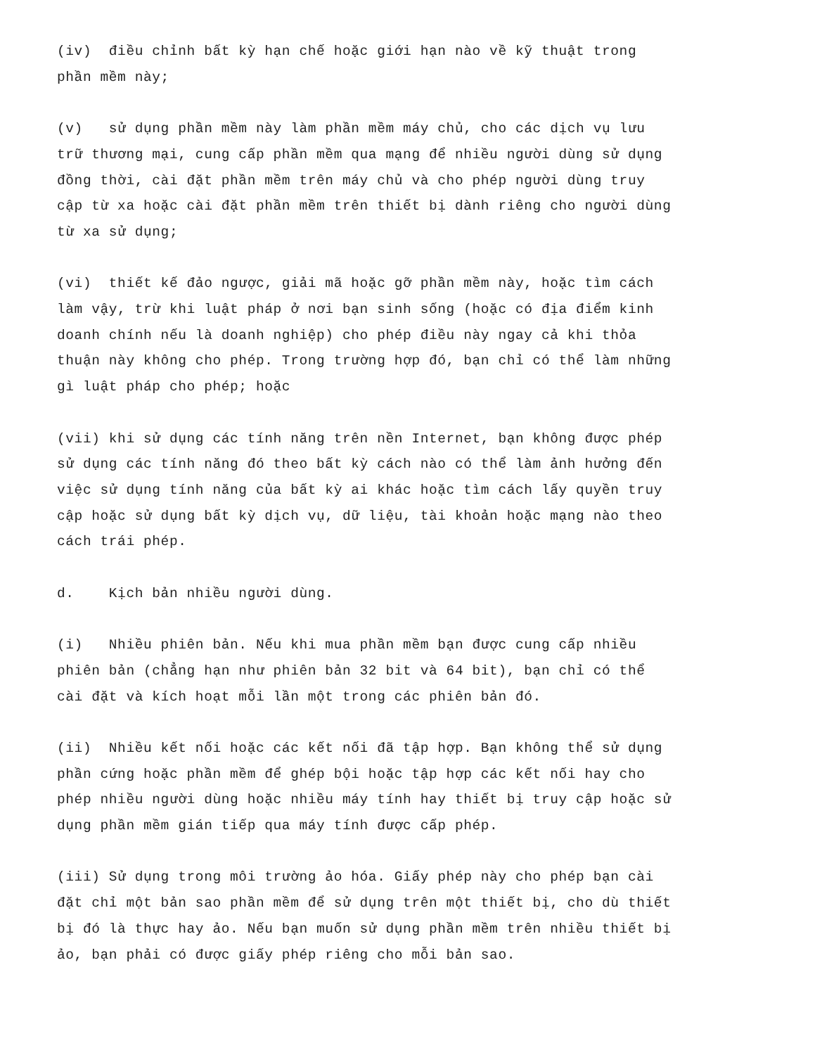(iv) điều chỉnh bất kỳ hạn chế hoặc giới hạn nào về kỹ thuật trong phần mềm này;
(v) sử dụng phần mềm này làm phần mềm máy chủ, cho các dịch vụ lưu trữ thương mại, cung cấp phần mềm qua mạng để nhiều người dùng sử dụng đồng thời, cài đặt phần mềm trên máy chủ và cho phép người dùng truy cập từ xa hoặc cài đặt phần mềm trên thiết bị dành riêng cho người dùng từ xa sử dụng;
(vi) thiết kế đảo ngược, giải mã hoặc gỡ phần mềm này, hoặc tìm cách làm vậy, trừ khi luật pháp ở nơi bạn sinh sống (hoặc có địa điểm kinh doanh chính nếu là doanh nghiệp) cho phép điều này ngay cả khi thỏa thuận này không cho phép. Trong trường hợp đó, bạn chỉ có thể làm những gì luật pháp cho phép; hoặc
(vii) khi sử dụng các tính năng trên nền Internet, bạn không được phép sử dụng các tính năng đó theo bất kỳ cách nào có thể làm ảnh hưởng đến việc sử dụng tính năng của bất kỳ ai khác hoặc tìm cách lấy quyền truy cập hoặc sử dụng bất kỳ dịch vụ, dữ liệu, tài khoản hoặc mạng nào theo cách trái phép.
d. Kịch bản nhiều người dùng.
(i) Nhiều phiên bản. Nếu khi mua phần mềm bạn được cung cấp nhiều phiên bản (chẳng hạn như phiên bản 32 bit và 64 bit), bạn chỉ có thể cài đặt và kích hoạt mỗi lần một trong các phiên bản đó.
(ii) Nhiều kết nối hoặc các kết nối đã tập hợp. Bạn không thể sử dụng phần cứng hoặc phần mềm để ghép bội hoặc tập hợp các kết nối hay cho phép nhiều người dùng hoặc nhiều máy tính hay thiết bị truy cập hoặc sử dụng phần mềm gián tiếp qua máy tính được cấp phép.
(iii) Sử dụng trong môi trường ảo hóa. Giấy phép này cho phép bạn cài đặt chỉ một bản sao phần mềm để sử dụng trên một thiết bị, cho dù thiết bị đó là thực hay ảo. Nếu bạn muốn sử dụng phần mềm trên nhiều thiết bị ảo, bạn phải có được giấy phép riêng cho mỗi bản sao.